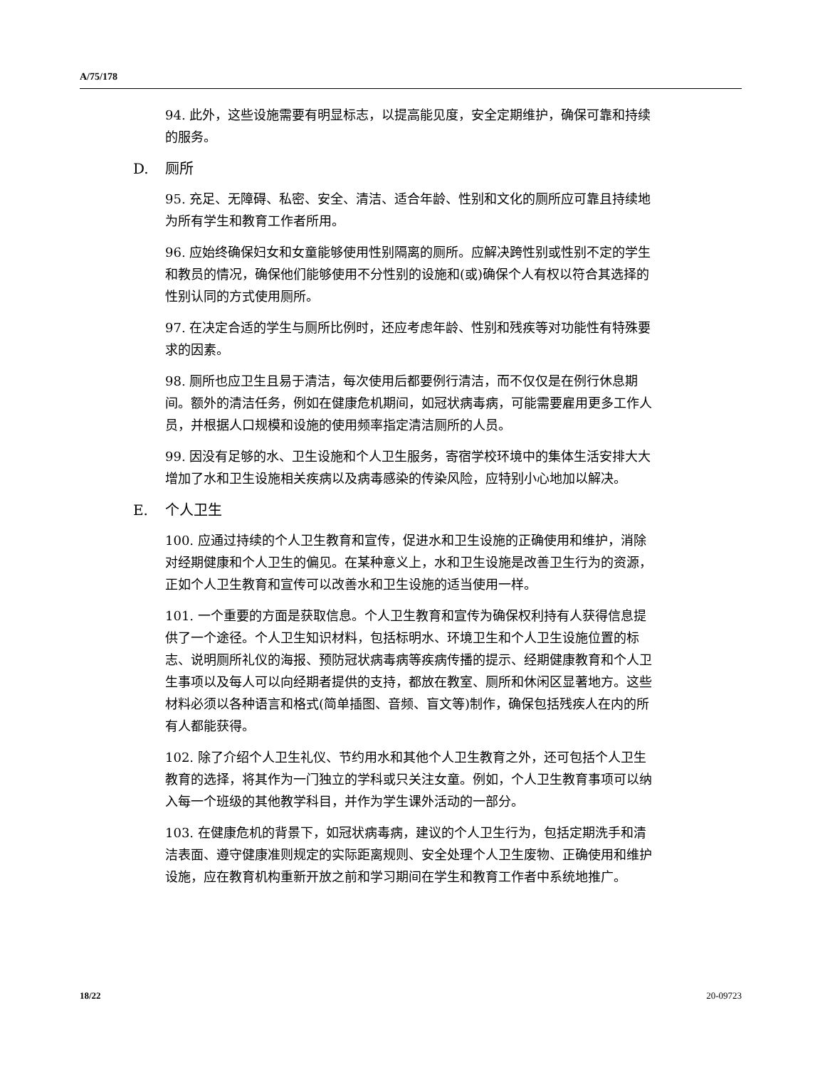A/75/178
94. 此外，这些设施需要有明显标志，以提高能见度，安全定期维护，确保可靠和持续的服务。
D. 厕所
95. 充足、无障碍、私密、安全、清洁、适合年龄、性别和文化的厕所应可靠且持续地为所有学生和教育工作者所用。
96. 应始终确保妇女和女童能够使用性别隔离的厕所。应解决跨性别或性别不定的学生和教员的情况，确保他们能够使用不分性别的设施和(或)确保个人有权以符合其选择的性别认同的方式使用厕所。
97. 在决定合适的学生与厕所比例时，还应考虑年龄、性别和残疾等对功能性有特殊要求的因素。
98. 厕所也应卫生且易于清洁，每次使用后都要例行清洁，而不仅仅是在例行休息期间。额外的清洁任务，例如在健康危机期间，如冠状病毒病，可能需要雇用更多工作人员，并根据人口规模和设施的使用频率指定清洁厕所的人员。
99. 因没有足够的水、卫生设施和个人卫生服务，寄宿学校环境中的集体生活安排大大增加了水和卫生设施相关疾病以及病毒感染的传染风险，应特别小心地加以解决。
E. 个人卫生
100. 应通过持续的个人卫生教育和宣传，促进水和卫生设施的正确使用和维护，消除对经期健康和个人卫生的偏见。在某种意义上，水和卫生设施是改善卫生行为的资源，正如个人卫生教育和宣传可以改善水和卫生设施的适当使用一样。
101. 一个重要的方面是获取信息。个人卫生教育和宣传为确保权利持有人获得信息提供了一个途径。个人卫生知识材料，包括标明水、环境卫生和个人卫生设施位置的标志、说明厕所礼仪的海报、预防冠状病毒病等疾病传播的提示、经期健康教育和个人卫生事项以及每人可以向经期者提供的支持，都放在教室、厕所和休闲区显著地方。这些材料必须以各种语言和格式(简单插图、音频、盲文等)制作，确保包括残疾人在内的所有人都能获得。
102. 除了介绍个人卫生礼仪、节约用水和其他个人卫生教育之外，还可包括个人卫生教育的选择，将其作为一门独立的学科或只关注女童。例如，个人卫生教育事项可以纳入每一个班级的其他教学科目，并作为学生课外活动的一部分。
103. 在健康危机的背景下，如冠状病毒病，建议的个人卫生行为，包括定期洗手和清洁表面、遵守健康准则规定的实际距离规则、安全处理个人卫生废物、正确使用和维护设施，应在教育机构重新开放之前和学习期间在学生和教育工作者中系统地推广。
18/22 20-09723